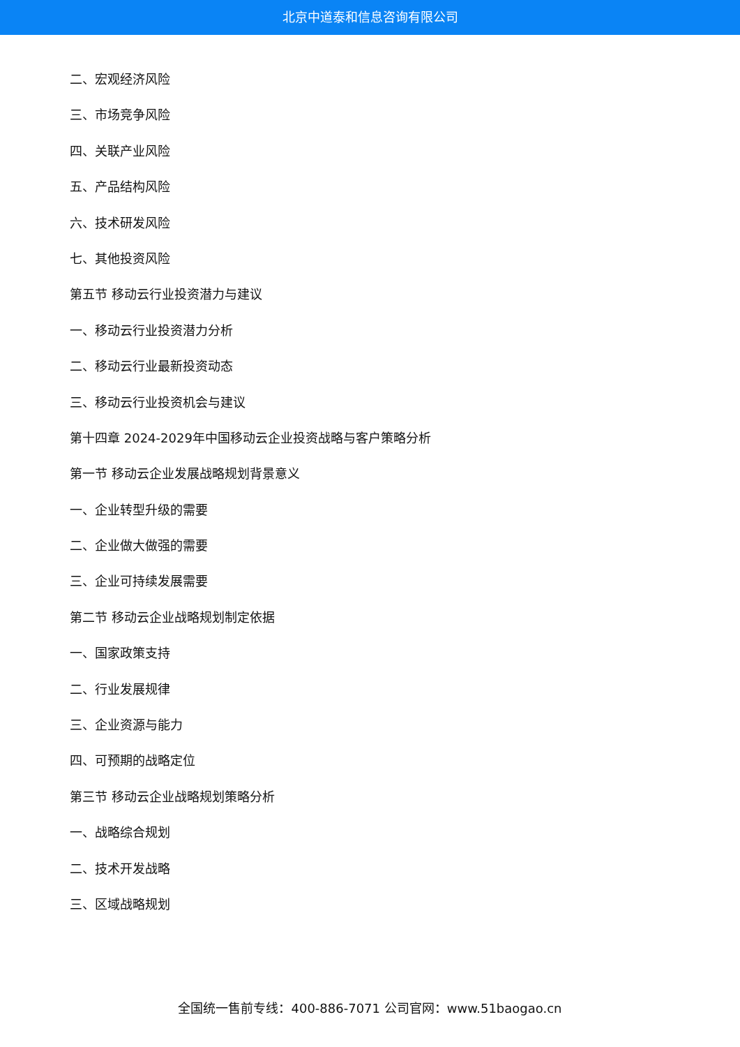北京中道泰和信息咨询有限公司
二、宏观经济风险
三、市场竞争风险
四、关联产业风险
五、产品结构风险
六、技术研发风险
七、其他投资风险
第五节 移动云行业投资潜力与建议
一、移动云行业投资潜力分析
二、移动云行业最新投资动态
三、移动云行业投资机会与建议
第十四章 2024-2029年中国移动云企业投资战略与客户策略分析
第一节 移动云企业发展战略规划背景意义
一、企业转型升级的需要
二、企业做大做强的需要
三、企业可持续发展需要
第二节 移动云企业战略规划制定依据
一、国家政策支持
二、行业发展规律
三、企业资源与能力
四、可预期的战略定位
第三节 移动云企业战略规划策略分析
一、战略综合规划
二、技术开发战略
三、区域战略规划
全国统一售前专线：400-886-7071 公司官网：www.51baogao.cn